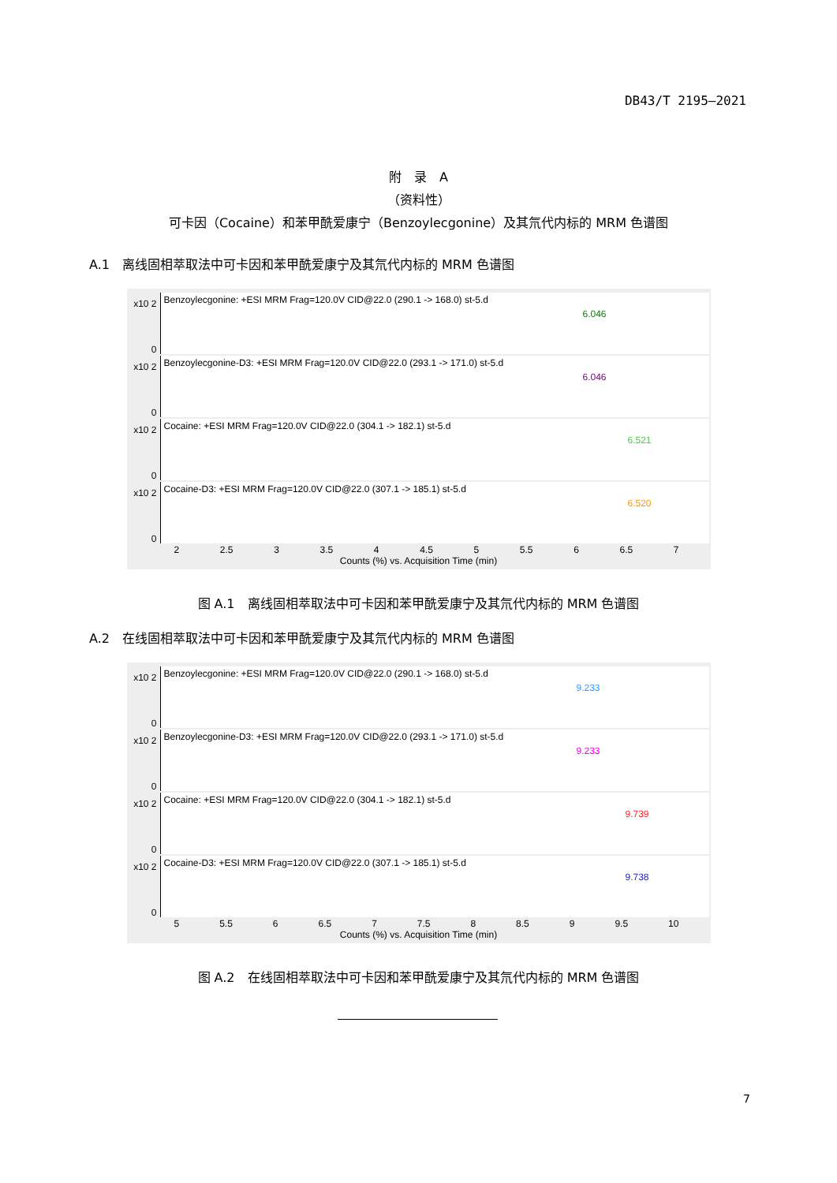DB43/T 2195—2021
附　录　A
（资料性）
可卡因（Cocaine）和苯甲酰爱康宁（Benzoylecgonine）及其氘代内标的 MRM 色谱图
A.1　离线固相萃取法中可卡因和苯甲酰爱康宁及其氘代内标的 MRM 色谱图
x10 2
0
Benzoylecgonine: +ESI MRM Frag=120.0V CID@22.0 (290.1 -> 168.0) st-5.d
6.046
x10 2
0
Benzoylecgonine-D3: +ESI MRM Frag=120.0V CID@22.0 (293.1 -> 171.0) st-5.d
6.046
x10 2
0
Cocaine: +ESI MRM Frag=120.0V CID@22.0 (304.1 -> 182.1) st-5.d
6.521
x10 2
0
Cocaine-D3: +ESI MRM Frag=120.0V CID@22.0 (307.1 -> 185.1) st-5.d
6.520
2 2.5 3 3.5 4 4.5 5 5.5 6 6.5 7
Counts (%) vs. Acquisition Time (min)
图 A.1　离线固相萃取法中可卡因和苯甲酰爱康宁及其氘代内标的 MRM 色谱图
A.2　在线固相萃取法中可卡因和苯甲酰爱康宁及其氘代内标的 MRM 色谱图
x10 2
0
Benzoylecgonine: +ESI MRM Frag=120.0V CID@22.0 (290.1 -> 168.0) st-5.d
9.233
x10 2
0
Benzoylecgonine-D3: +ESI MRM Frag=120.0V CID@22.0 (293.1 -> 171.0) st-5.d
9.233
x10 2
0
Cocaine: +ESI MRM Frag=120.0V CID@22.0 (304.1 -> 182.1) st-5.d
9.739
x10 2
0
Cocaine-D3: +ESI MRM Frag=120.0V CID@22.0 (307.1 -> 185.1) st-5.d
9.738
5 5.5 6 6.5 7 7.5 8 8.5 9 9.5 10
Counts (%) vs. Acquisition Time (min)
图 A.2　在线固相萃取法中可卡因和苯甲酰爱康宁及其氘代内标的 MRM 色谱图
7